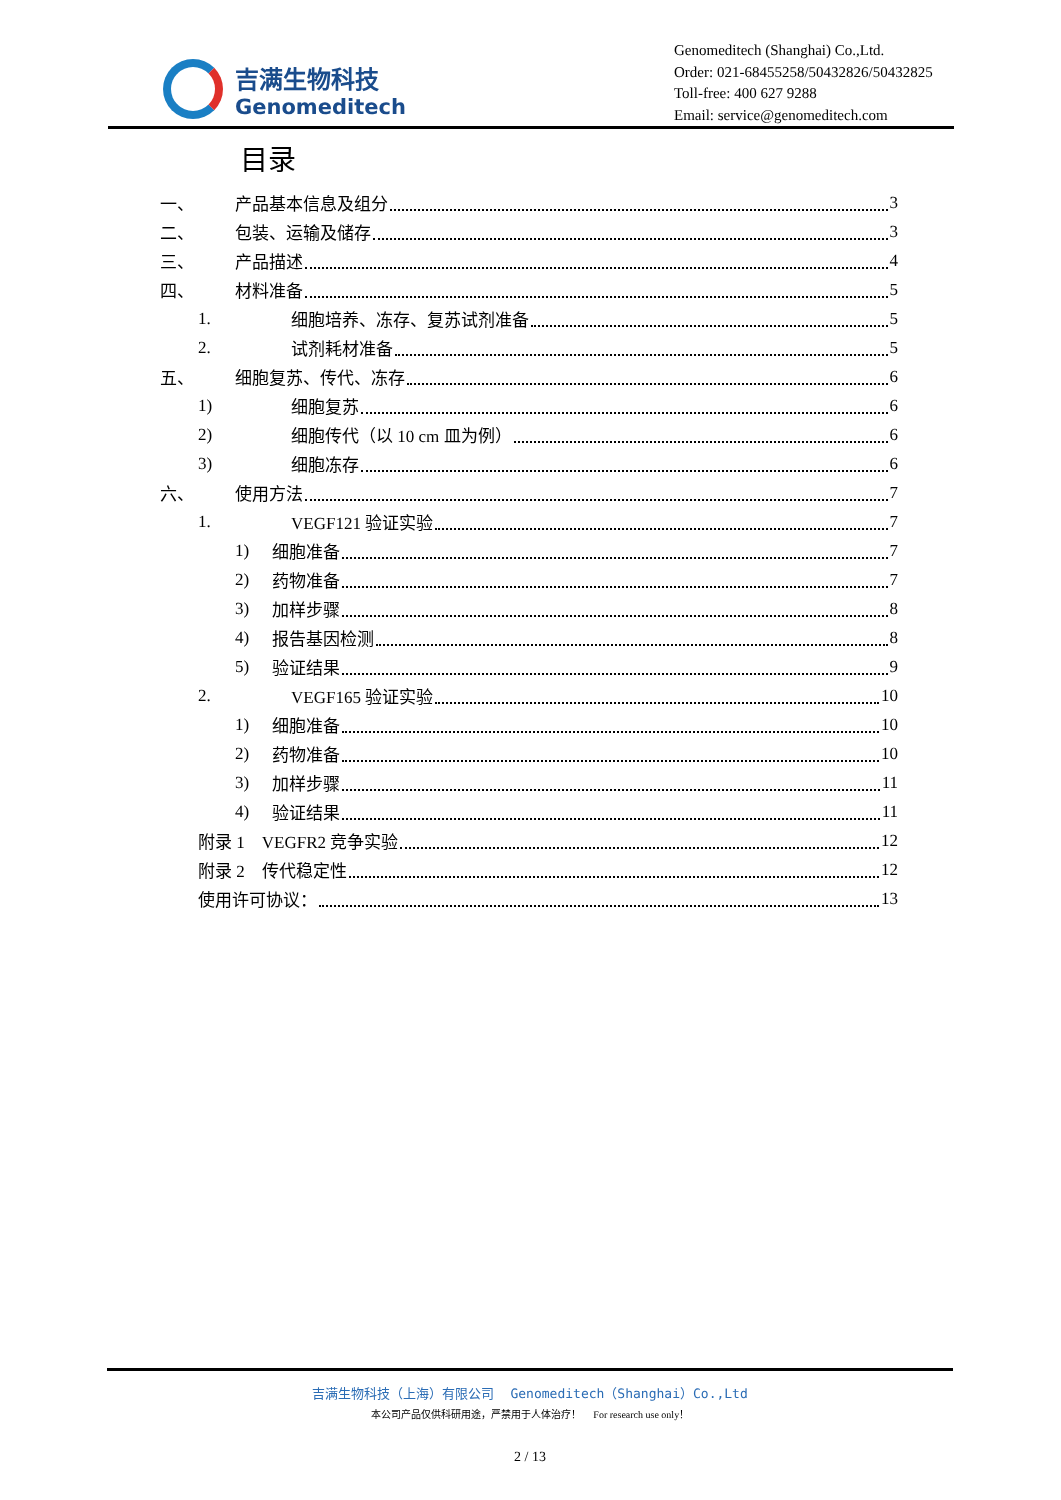吉满生物科技
Genomeditech
Genomeditech (Shanghai) Co.,Ltd.
Order: 021-68455258/50432826/50432825
Toll-free: 400 627 9288
Email: service@genomeditech.com
目录
一、 产品基本信息及组分 3
二、 包装、运输及储存 3
三、 产品描述 4
四、 材料准备 5
1. 细胞培养、冻存、复苏试剂准备 5
2. 试剂耗材准备 5
五、 细胞复苏、传代、冻存 6
1) 细胞复苏 6
2) 细胞传代（以 10 cm 皿为例） 6
3) 细胞冻存 6
六、 使用方法 7
1. VEGF121 验证实验 7
1) 细胞准备 7
2) 药物准备 7
3) 加样步骤 8
4) 报告基因检测 8
5) 验证结果 9
2. VEGF165 验证实验 10
1) 细胞准备 10
2) 药物准备 10
3) 加样步骤 11
4) 验证结果 11
附录 1　VEGFR2 竞争实验 12
附录 2　传代稳定性 12
使用许可协议： 13
吉满生物科技（上海）有限公司 Genomeditech（Shanghai）Co.,Ltd
本公司产品仅供科研用途，严禁用于人体治疗！ For research use only！
2 / 13